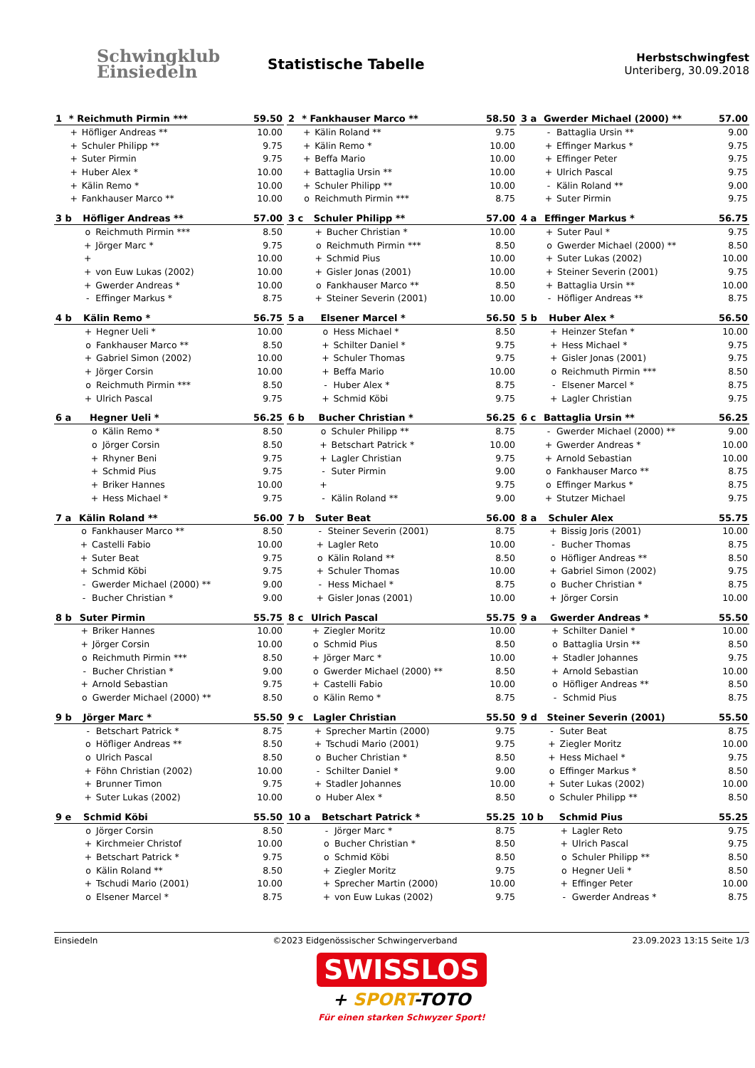Schwingklub
Einsiedeln
Statistische Tabelle
Herbstschwingfest
Unteriberg, 30.09.2018
| 1 | * Reichmuth Pirmin *** | | 59.50 |
| --- | --- | --- | --- |
| | + | Höfliger Andreas ** | 10.00 |
| | + | Schuler Philipp ** | 9.75 |
| | + | Suter Pirmin | 9.75 |
| | + | Huber Alex * | 10.00 |
| | + | Kälin Remo * | 10.00 |
| | + | Fankhauser Marco ** | 10.00 |
| 3 b | Höfliger Andreas ** | | 57.00 |
| --- | --- | --- | --- |
| | o | Reichmuth Pirmin *** | 8.50 |
| | + | Jörger Marc * | 9.75 |
| | + | | 10.00 |
| | + | von Euw Lukas (2002) | 10.00 |
| | + | Gwerder Andreas * | 10.00 |
| | - | Effinger Markus * | 8.75 |
| 4 b | Kälin Remo * | | 56.75 |
| --- | --- | --- | --- |
| | + | Hegner Ueli * | 10.00 |
| | o | Fankhauser Marco ** | 8.50 |
| | + | Gabriel Simon (2002) | 10.00 |
| | + | Jörger Corsin | 10.00 |
| | o | Reichmuth Pirmin *** | 8.50 |
| | + | Ulrich Pascal | 9.75 |
| 6 a | Hegner Ueli * | | 56.25 |
| --- | --- | --- | --- |
| | o | Kälin Remo * | 8.50 |
| | o | Jörger Corsin | 8.50 |
| | + | Rhyner Beni | 9.75 |
| | + | Schmid Pius | 9.75 |
| | + | Briker Hannes | 10.00 |
| | + | Hess Michael * | 9.75 |
| 7 a | Kälin Roland ** | | 56.00 |
| --- | --- | --- | --- |
| | o | Fankhauser Marco ** | 8.50 |
| | + | Castelli Fabio | 10.00 |
| | + | Suter Beat | 9.75 |
| | + | Schmid Köbi | 9.75 |
| | - | Gwerder Michael (2000) ** | 9.00 |
| | - | Bucher Christian * | 9.00 |
| 8 b | Suter Pirmin | | 55.75 |
| --- | --- | --- | --- |
| | + | Briker Hannes | 10.00 |
| | + | Jörger Corsin | 10.00 |
| | o | Reichmuth Pirmin *** | 8.50 |
| | - | Bucher Christian * | 9.00 |
| | + | Arnold Sebastian | 9.75 |
| | o | Gwerder Michael (2000) ** | 8.50 |
| 9 b | Jörger Marc * | | 55.50 |
| --- | --- | --- | --- |
| | - | Betschart Patrick * | 8.75 |
| | o | Höfliger Andreas ** | 8.50 |
| | o | Ulrich Pascal | 8.50 |
| | + | Föhn Christian (2002) | 10.00 |
| | + | Brunner Timon | 9.75 |
| | + | Suter Lukas (2002) | 10.00 |
| 9 e | Schmid Köbi | | 55.50 |
| --- | --- | --- | --- |
| | o | Jörger Corsin | 8.50 |
| | + | Kirchmeier Christof | 10.00 |
| | + | Betschart Patrick * | 9.75 |
| | o | Kälin Roland ** | 8.50 |
| | + | Tschudi Mario (2001) | 10.00 |
| | o | Elsener Marcel * | 8.75 |
| 2 | * Fankhauser Marco ** | | 58.50 |
| --- | --- | --- | --- |
| | + | Kälin Roland ** | 9.75 |
| | + | Kälin Remo * | 10.00 |
| | + | Beffa Mario | 10.00 |
| | + | Battaglia Ursin ** | 10.00 |
| | + | Schuler Philipp ** | 10.00 |
| | o | Reichmuth Pirmin *** | 8.75 |
| 3 c | Schuler Philipp ** | | 57.00 |
| --- | --- | --- | --- |
| | + | Bucher Christian * | 10.00 |
| | o | Reichmuth Pirmin *** | 8.50 |
| | + | Schmid Pius | 10.00 |
| | + | Gisler Jonas (2001) | 10.00 |
| | o | Fankhauser Marco ** | 8.50 |
| | + | Steiner Severin (2001) | 10.00 |
| 5 a | Elsener Marcel * | | 56.50 |
| --- | --- | --- | --- |
| | o | Hess Michael * | 8.50 |
| | + | Schilter Daniel * | 9.75 |
| | + | Schuler Thomas | 9.75 |
| | + | Beffa Mario | 10.00 |
| | - | Huber Alex * | 8.75 |
| | + | Schmid Köbi | 9.75 |
| 6 b | Bucher Christian * | | 56.25 |
| --- | --- | --- | --- |
| | o | Schuler Philipp ** | 8.75 |
| | + | Betschart Patrick * | 10.00 |
| | + | Lagler Christian | 9.75 |
| | - | Suter Pirmin | 9.00 |
| | + | | 9.75 |
| | - | Kälin Roland ** | 9.00 |
| 7 b | Suter Beat | | 56.00 |
| --- | --- | --- | --- |
| | - | Steiner Severin (2001) | 8.75 |
| | + | Lagler Reto | 10.00 |
| | o | Kälin Roland ** | 8.50 |
| | + | Schuler Thomas | 10.00 |
| | - | Hess Michael * | 8.75 |
| | + | Gisler Jonas (2001) | 10.00 |
| 8 c | Ulrich Pascal | | 55.75 |
| --- | --- | --- | --- |
| | + | Ziegler Moritz | 10.00 |
| | o | Schmid Pius | 8.50 |
| | + | Jörger Marc * | 10.00 |
| | o | Gwerder Michael (2000) ** | 8.50 |
| | + | Castelli Fabio | 10.00 |
| | o | Kälin Remo * | 8.75 |
| 9 c | Lagler Christian | | 55.50 |
| --- | --- | --- | --- |
| | + | Sprecher Martin (2000) | 9.75 |
| | + | Tschudi Mario (2001) | 9.75 |
| | o | Bucher Christian * | 8.50 |
| | - | Schilter Daniel * | 9.00 |
| | + | Stadler Johannes | 10.00 |
| | o | Huber Alex * | 8.50 |
| 10 a | Betschart Patrick * | | 55.25 |
| --- | --- | --- | --- |
| | - | Jörger Marc * | 8.75 |
| | o | Bucher Christian * | 8.50 |
| | o | Schmid Köbi | 8.50 |
| | + | Ziegler Moritz | 9.75 |
| | + | Sprecher Martin (2000) | 10.00 |
| | + | von Euw Lukas (2002) | 9.75 |
| 3 a | Gwerder Michael (2000) ** | | 57.00 |
| --- | --- | --- | --- |
| | - | Battaglia Ursin ** | 9.00 |
| | + | Effinger Markus * | 9.75 |
| | + | Effinger Peter | 9.75 |
| | + | Ulrich Pascal | 9.75 |
| | - | Kälin Roland ** | 9.00 |
| | + | Suter Pirmin | 9.75 |
| 4 a | Effinger Markus * | | 56.75 |
| --- | --- | --- | --- |
| | + | Suter Paul * | 9.75 |
| | o | Gwerder Michael (2000) ** | 8.50 |
| | + | Suter Lukas (2002) | 10.00 |
| | + | Steiner Severin (2001) | 9.75 |
| | + | Battaglia Ursin ** | 10.00 |
| | - | Höfliger Andreas ** | 8.75 |
| 5 b | Huber Alex * | | 56.50 |
| --- | --- | --- | --- |
| | + | Heinzer Stefan * | 10.00 |
| | + | Hess Michael * | 9.75 |
| | + | Gisler Jonas (2001) | 9.75 |
| | o | Reichmuth Pirmin *** | 8.50 |
| | - | Elsener Marcel * | 8.75 |
| | + | Lagler Christian | 9.75 |
| 6 c | Battaglia Ursin ** | | 56.25 |
| --- | --- | --- | --- |
| | - | Gwerder Michael (2000) ** | 9.00 |
| | + | Gwerder Andreas * | 10.00 |
| | + | Arnold Sebastian | 10.00 |
| | o | Fankhauser Marco ** | 8.75 |
| | o | Effinger Markus * | 8.75 |
| | + | Stutzer Michael | 9.75 |
| 8 a | Schuler Alex | | 55.75 |
| --- | --- | --- | --- |
| | + | Bissig Joris (2001) | 10.00 |
| | - | Bucher Thomas | 8.75 |
| | o | Höfliger Andreas ** | 8.50 |
| | + | Gabriel Simon (2002) | 9.75 |
| | o | Bucher Christian * | 8.75 |
| | + | Jörger Corsin | 10.00 |
| 9 a | Gwerder Andreas * | | 55.50 |
| --- | --- | --- | --- |
| | + | Schilter Daniel * | 10.00 |
| | o | Battaglia Ursin ** | 8.50 |
| | + | Stadler Johannes | 9.75 |
| | + | Arnold Sebastian | 10.00 |
| | o | Höfliger Andreas ** | 8.50 |
| | - | Schmid Pius | 8.75 |
| 9 d | Steiner Severin (2001) | | 55.50 |
| --- | --- | --- | --- |
| | - | Suter Beat | 8.75 |
| | + | Ziegler Moritz | 10.00 |
| | + | Hess Michael * | 9.75 |
| | o | Effinger Markus * | 8.50 |
| | + | Suter Lukas (2002) | 10.00 |
| | o | Schuler Philipp ** | 8.50 |
| 10 b | Schmid Pius | | 55.25 |
| --- | --- | --- | --- |
| | + | Lagler Reto | 9.75 |
| | + | Ulrich Pascal | 9.75 |
| | o | Schuler Philipp ** | 8.50 |
| | o | Hegner Ueli * | 8.50 |
| | + | Effinger Peter | 10.00 |
| | - | Gwerder Andreas * | 8.75 |
Einsiedeln ©2023 Eidgenössischer Schwingerverband 23.09.2023 13:15 Seite 1/3
SWISSLOS
+ SPORT-TOTO
Für einen starken Schwyzer Sport!